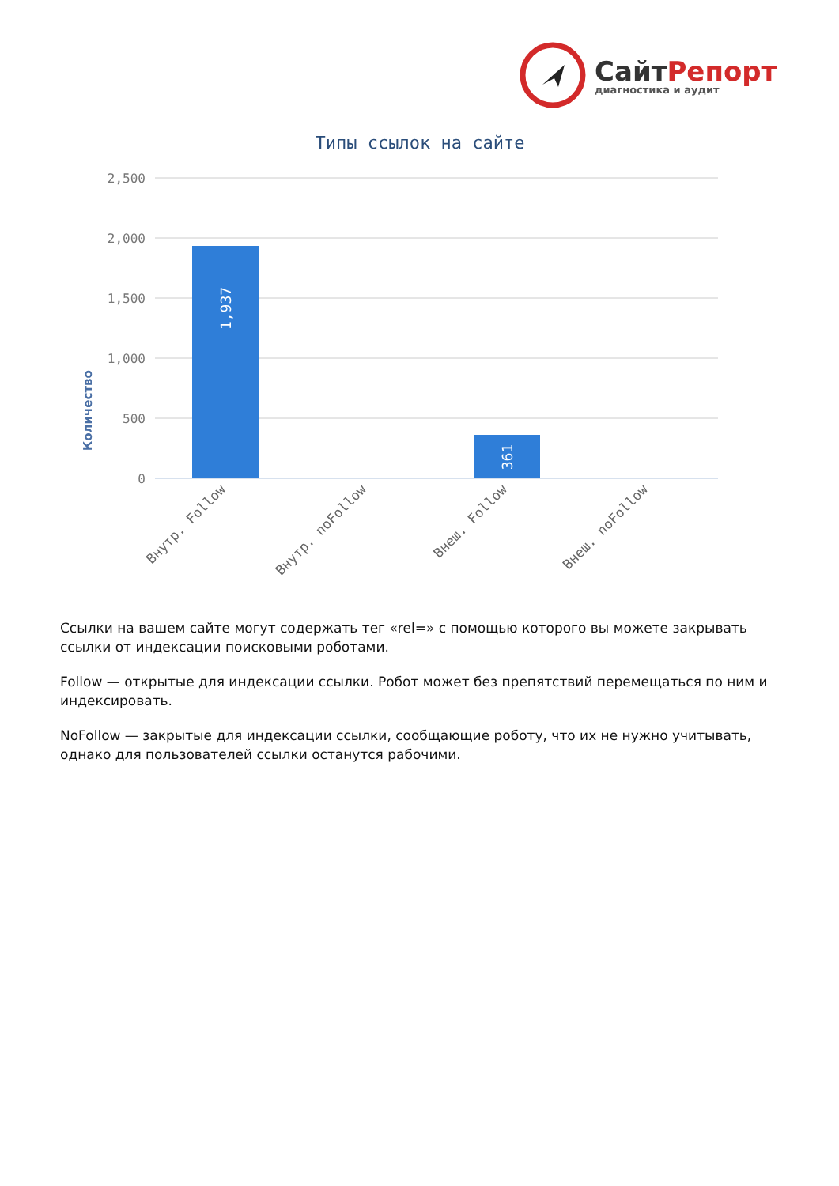СайтРепорт
диагностика и аудит
Типы ссылок на сайте
Количество
2,500
2,000
1,500
1,000
500
0
1,937
361
Внутр. Follow
Внутр. noFollow
Внеш. Follow
Внеш. noFollow
Ссылки на вашем сайте могут содержать тег «rel=» с помощью которого вы можете закрывать ссылки от индексации поисковыми роботами.
Follow — открытые для индексации ссылки. Робот может без препятствий перемещаться по ним и индексировать.
NoFollow — закрытые для индексации ссылки, сообщающие роботу, что их не нужно учитывать, однако для пользователей ссылки останутся рабочими.